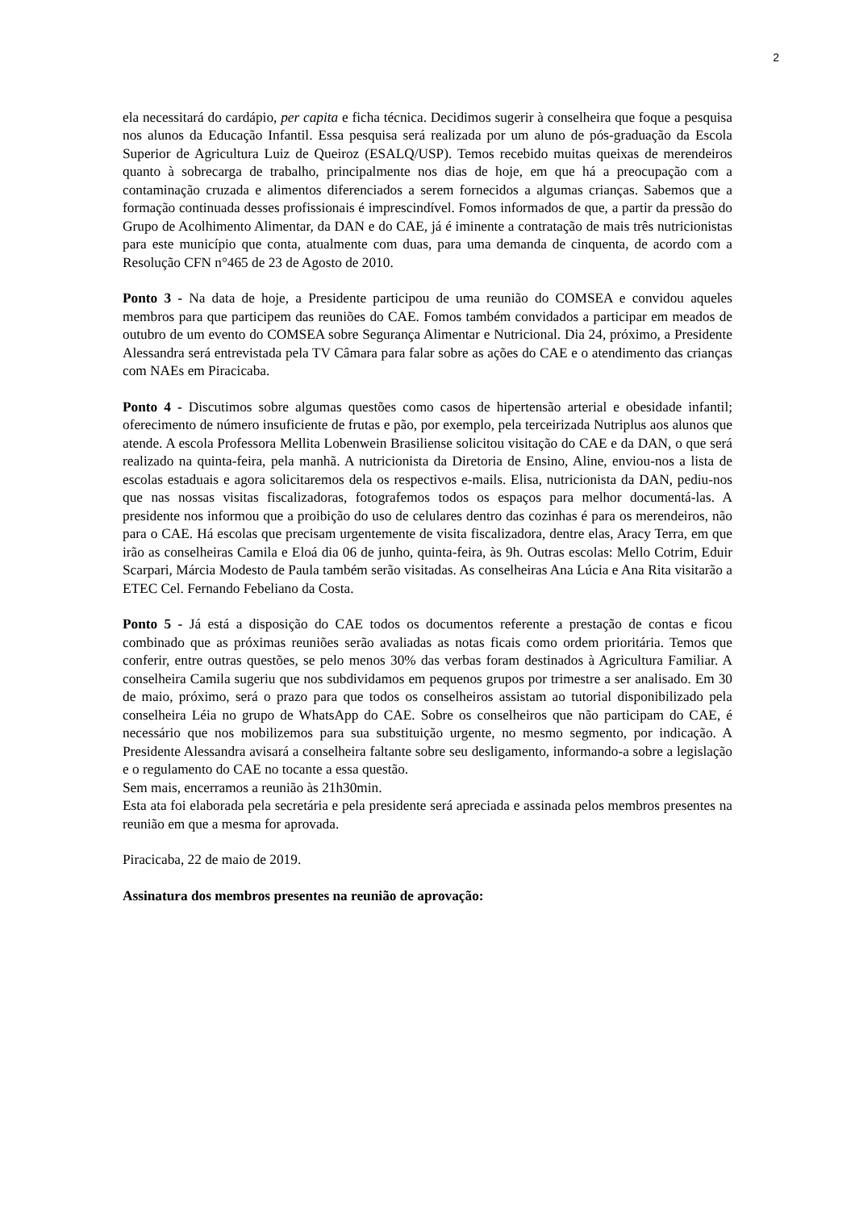2
ela necessitará do cardápio, per capita e ficha técnica. Decidimos sugerir à conselheira que foque a pesquisa nos alunos da Educação Infantil. Essa pesquisa será realizada por um aluno de pós-graduação da Escola Superior de Agricultura Luiz de Queiroz (ESALQ/USP). Temos recebido muitas queixas de merendeiros quanto à sobrecarga de trabalho, principalmente nos dias de hoje, em que há a preocupação com a contaminação cruzada e alimentos diferenciados a serem fornecidos a algumas crianças. Sabemos que a formação continuada desses profissionais é imprescindível. Fomos informados de que, a partir da pressão do Grupo de Acolhimento Alimentar, da DAN e do CAE, já é iminente a contratação de mais três nutricionistas para este município que conta, atualmente com duas, para uma demanda de cinquenta, de acordo com a Resolução CFN n°465 de 23 de Agosto de 2010.
Ponto 3 - Na data de hoje, a Presidente participou de uma reunião do COMSEA e convidou aqueles membros para que participem das reuniões do CAE. Fomos também convidados a participar em meados de outubro de um evento do COMSEA sobre Segurança Alimentar e Nutricional. Dia 24, próximo, a Presidente Alessandra será entrevistada pela TV Câmara para falar sobre as ações do CAE e o atendimento das crianças com NAEs em Piracicaba.
Ponto 4 - Discutimos sobre algumas questões como casos de hipertensão arterial e obesidade infantil; oferecimento de número insuficiente de frutas e pão, por exemplo, pela terceirizada Nutriplus aos alunos que atende. A escola Professora Mellita Lobenwein Brasiliense solicitou visitação do CAE e da DAN, o que será realizado na quinta-feira, pela manhã. A nutricionista da Diretoria de Ensino, Aline, enviou-nos a lista de escolas estaduais e agora solicitaremos dela os respectivos e-mails. Elisa, nutricionista da DAN, pediu-nos que nas nossas visitas fiscalizadoras, fotografemos todos os espaços para melhor documentá-las. A presidente nos informou que a proibição do uso de celulares dentro das cozinhas é para os merendeiros, não para o CAE. Há escolas que precisam urgentemente de visita fiscalizadora, dentre elas, Aracy Terra, em que irão as conselheiras Camila e Eloá dia 06 de junho, quinta-feira, às 9h. Outras escolas: Mello Cotrim, Eduir Scarpari, Márcia Modesto de Paula também serão visitadas. As conselheiras Ana Lúcia e Ana Rita visitarão a ETEC Cel. Fernando Febeliano da Costa.
Ponto 5 - Já está a disposição do CAE todos os documentos referente a prestação de contas e ficou combinado que as próximas reuniões serão avaliadas as notas ficais como ordem prioritária. Temos que conferir, entre outras questões, se pelo menos 30% das verbas foram destinados à Agricultura Familiar. A conselheira Camila sugeriu que nos subdividamos em pequenos grupos por trimestre a ser analisado. Em 30 de maio, próximo, será o prazo para que todos os conselheiros assistam ao tutorial disponibilizado pela conselheira Léia no grupo de WhatsApp do CAE. Sobre os conselheiros que não participam do CAE, é necessário que nos mobilizemos para sua substituição urgente, no mesmo segmento, por indicação. A Presidente Alessandra avisará a conselheira faltante sobre seu desligamento, informando-a sobre a legislação e o regulamento do CAE no tocante a essa questão.
Sem mais, encerramos a reunião às 21h30min.
Esta ata foi elaborada pela secretária e pela presidente será apreciada e assinada pelos membros presentes na reunião em que a mesma for aprovada.
Piracicaba, 22 de maio de 2019.
Assinatura dos membros presentes na reunião de aprovação: